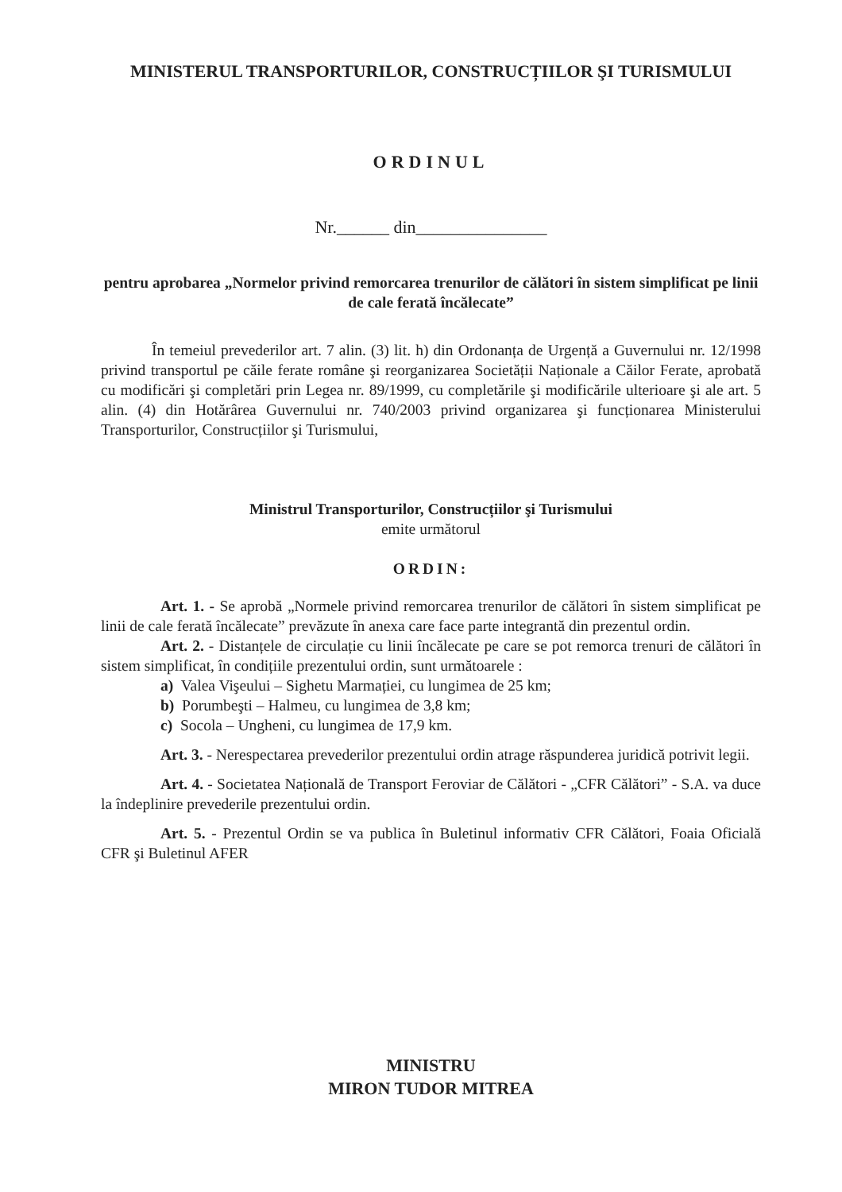MINISTERUL TRANSPORTURILOR, CONSTRUCȚIILOR ŞI TURISMULUI
ORDINUL
Nr.______ din_______________
pentru aprobarea „Normelor privind remorcarea trenurilor de călători în sistem simplificat pe linii de cale ferată încălecate”
În temeiul prevederilor art. 7 alin. (3) lit. h) din Ordonanța de Urgență a Guvernului nr. 12/1998 privind transportul pe căile ferate române şi reorganizarea Societății Naționale a Căilor Ferate, aprobată cu modificări şi completări prin Legea nr. 89/1999, cu completările şi modificările ulterioare şi ale art. 5 alin. (4) din Hotărârea Guvernului nr. 740/2003 privind organizarea şi funcționarea Ministerului Transporturilor, Construcțiilor şi Turismului,
Ministrul Transporturilor, Construcțiilor şi Turismului
emite următorul
ORDIN:
Art. 1. - Se aprobă „Normele privind remorcarea trenurilor de călători în sistem simplificat pe linii de cale ferată încălecate” prevăzute în anexa care face parte integrantă din prezentul ordin.
Art. 2. - Distanțele de circulație cu linii încălecate pe care se pot remorca trenuri de călători în sistem simplificat, în condițiile prezentului ordin, sunt următoarele :
a) Valea Vişeului – Sighetu Marmației, cu lungimea de 25 km;
b) Porumbeşti – Halmeu, cu lungimea de 3,8 km;
c) Socola – Ungheni, cu lungimea de 17,9 km.
Art. 3. - Nerespectarea prevederilor prezentului ordin atrage răspunderea juridică potrivit legii.
Art. 4. - Societatea Națională de Transport Feroviar de Călători - „CFR Călători” - S.A. va duce la îndeplinire prevederile prezentului ordin.
Art. 5. - Prezentul Ordin se va publica în Buletinul informativ CFR Călători, Foaia Oficială CFR şi Buletinul AFER
MINISTRU
MIRON TUDOR MITREA